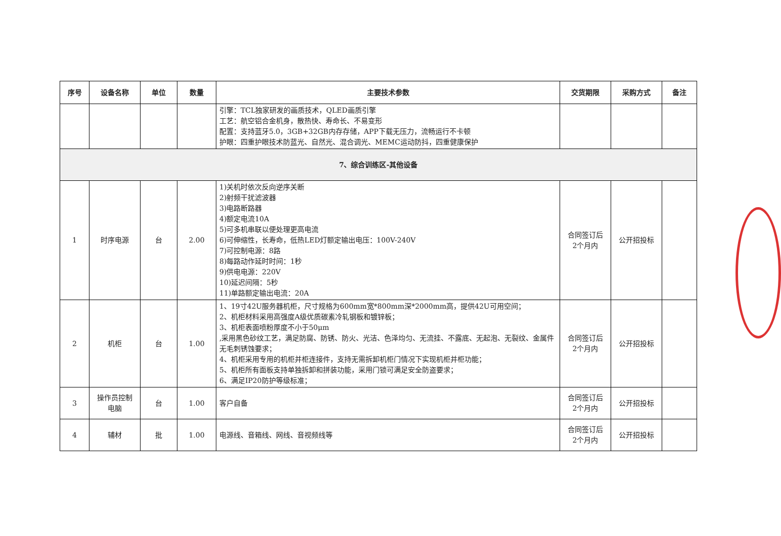| 序号 | 设备名称 | 单位 | 数量 | 主要技术参数 | 交货期限 | 采购方式 | 备注 |
| --- | --- | --- | --- | --- | --- | --- | --- |
| | | | | 引擎：TCL独家研发的画质技术，QLED画质引擎 工艺：航空铝合金机身，散热快、寿命长、不易变形 配置：支持蓝牙5.0，3GB+32GB内存存储，APP下载无压力，流畅运行不卡顿 护眼：四重护眼技术防蓝光、自然光、混合调光、MEMC运动防抖，四重健康保护 | | | |
| 7、综合训练区-其他设备 | | | | | | | |
| 1 | 时序电源 | 台 | 2.00 | 1)关机时依次反向逆序关断 2)射频干扰滤波器 3)电路断路器 4)额定电流10A 5)可多机串联以便处理更高电流 6)可伸缩性，长寿命，低热LED灯额定输出电压：100V-240V 7)可控制电源：8路 8)每路动作延时时间：1秒 9)供电电源：220V 10)延迟间隔：5秒 11)单路额定输出电流：20A | 合同签订后 2个月内 | 公开招投标 | |
| 2 | 机柜 | 台 | 1.00 | 1、19寸42U服务器机柜，尺寸规格为600mm宽*800mm深*2000mm高，提供42U可用空间； 2、机柜材料采用高强度A级优质碳素冷轧钢板和镀锌板； 3、机柜表面喷粉厚度不小于50μm ,采用黑色砂纹工艺，满足防腐、防锈、防火、光洁、色泽均匀、无流挂、不露底、无起泡、无裂纹、金属件无毛刺锈蚀要求； 4、机柜采用专用的机柜并柜连接件，支持无需拆卸机柜门情况下实现机柜并柜功能； 5、机柜所有面板支持单独拆卸和拼装功能，采用门锁可满足安全防盗要求； 6、满足IP20防护等级标准； | 合同签订后 2个月内 | 公开招投标 | |
| 3 | 操作员控制 电脑 | 台 | 1.00 | 客户自备 | 合同签订后 2个月内 | 公开招投标 | |
| 4 | 辅材 | 批 | 1.00 | 电源线、音箱线、网线、音视频线等 | 合同签订后 2个月内 | 公开招投标 | |